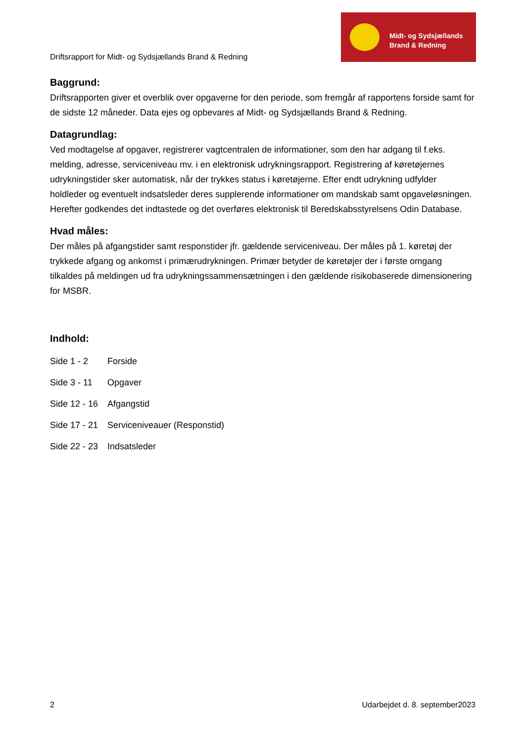Driftsrapport for Midt- og Sydsjællands Brand & Redning
Midt- og Sydsjællands
Brand & Redning
Baggrund:
Driftsrapporten giver et overblik over opgaverne for den periode, som fremgår af rapportens forside samt for de sidste 12 måneder. Data ejes og opbevares af Midt- og Sydsjællands Brand & Redning.
Datagrundlag:
Ved modtagelse af opgaver, registrerer vagtcentralen de informationer, som den har adgang til f.eks. melding, adresse, serviceniveau mv. i en elektronisk udrykningsrapport. Registrering af køretøjernes udrykningstider sker automatisk, når der trykkes status i køretøjerne. Efter endt udrykning udfylder holdleder og eventuelt indsatsleder deres supplerende informationer om mandskab samt opgaveløsningen. Herefter godkendes det indtastede og det overføres elektronisk til Beredskabsstyrelsens Odin Database.
Hvad måles:
Der måles på afgangstider samt responstider jfr. gældende serviceniveau. Der måles på 1. køretøj der trykkede afgang og ankomst i primærudrykningen. Primær betyder de køretøjer der i første omgang tilkaldes på meldingen ud fra udrykningssammensætningen i den gældende risikobaserede dimensionering for MSBR.
Indhold:
Side 1 - 2 Forside
Side 3 - 11 Opgaver
Side 12 - 16 Afgangstid
Side 17 - 21 Serviceniveauer (Responstid)
Side 22 - 23 Indsatsleder
2 Udarbejdet d. 8. september2023